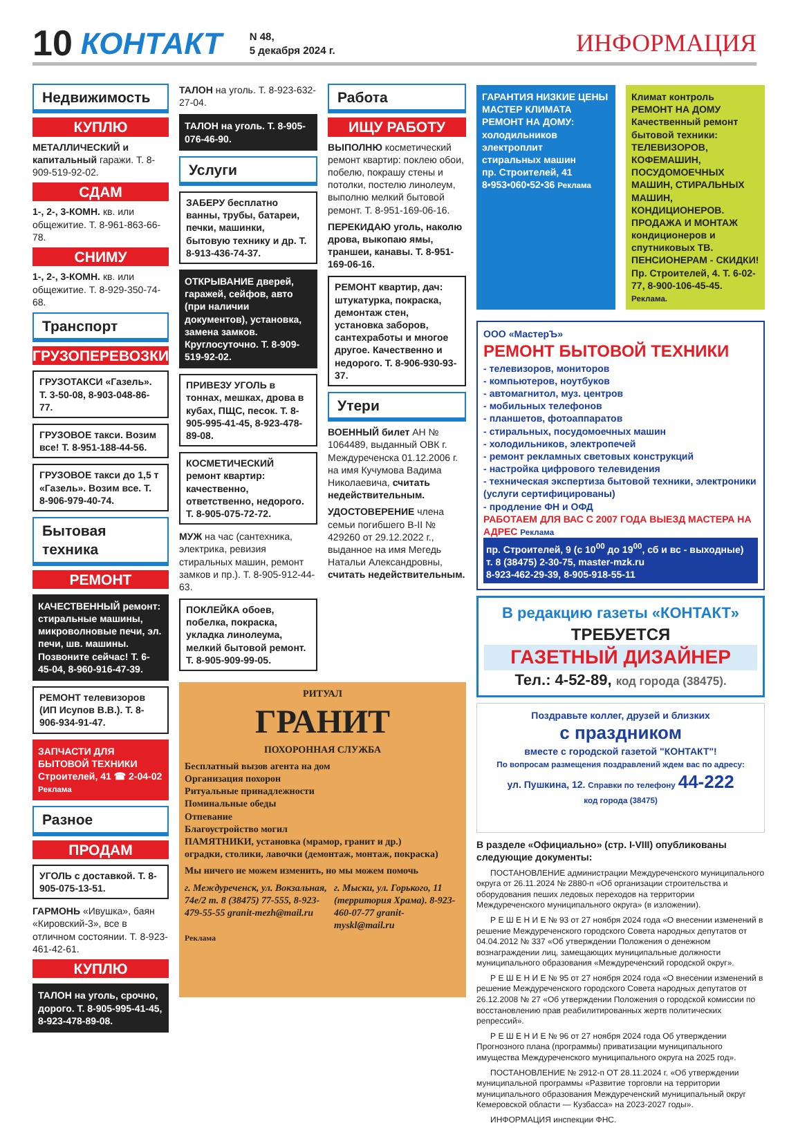10 КОНТАКТ N 48,
5 декабря 2024 г. ИНФОРМАЦИЯ
Недвижимость
КУПЛЮ
МЕТАЛЛИЧЕСКИЙ и капитальный гаражи. Т. 8-909-519-92-02.
СДАМ
1-, 2-, 3-КОМН. кв. или общежитие. Т. 8-961-863-66-78.
СНИМУ
1-, 2-, 3-КОМН. кв. или общежитие. Т. 8-929-350-74-68.
Транспорт
ГРУЗОПЕРЕВОЗКИ
ГРУЗОТАКСИ «Газель». Т. 3-50-08, 8-903-048-86-77.
ГРУЗОВОЕ такси. Возим все! Т. 8-951-188-44-56.
ГРУЗОВОЕ такси до 1,5 т «Газель». Возим все. Т. 8-906-979-40-74.
Бытовая техника
РЕМОНТ
КАЧЕСТВЕННЫЙ ремонт: стиральные машины, микроволновые печи, эл. печи, шв. машины. Позвоните сейчас! Т. 6-45-04, 8-960-916-47-39.
РЕМОНТ телевизоров (ИП Исупов В.В.). Т. 8-906-934-91-47.
ЗАПЧАСТИ ДЛЯ БЫТОВОЙ ТЕХНИКИ Строителей, 41 ☎ 2-04-02 Реклама
Разное
ПРОДАМ
УГОЛЬ с доставкой. Т. 8-905-075-13-51.
ГАРМОНЬ «Ивушка», баян «Кировский-3», все в отличном состоянии. Т. 8-923-461-42-61.
КУПЛЮ
ТАЛОН на уголь, срочно, дорого. Т. 8-905-995-41-45, 8-923-478-89-08.
ТАЛОН на уголь. Т. 8-923-632-27-04.
ТАЛОН на уголь. Т. 8-905-076-46-90.
Услуги
ЗАБЕРУ бесплатно ванны, трубы, батареи, печки, машинки, бытовую технику и др. Т. 8-913-436-74-37.
ОТКРЫВАНИЕ дверей, гаражей, сейфов, авто (при наличии документов), установка, замена замков. Круглосуточно. Т. 8-909-519-92-02.
ПРИВЕЗУ УГОЛЬ в тоннах, мешках, дрова в кубах, ПЩС, песок. Т. 8-905-995-41-45, 8-923-478-89-08.
КОСМЕТИЧЕСКИЙ ремонт квартир: качественно, ответственно, недорого. Т. 8-905-075-72-72.
МУЖ на час (сантехника, электрика, ревизия стиральных машин, ремонт замков и пр.). Т. 8-905-912-44-63.
ПОКЛЕЙКА обоев, побелка, покраска, укладка линолеума, мелкий бытовой ремонт. Т. 8-905-909-99-05.
Работа
ИЩУ РАБОТУ
ВЫПОЛНЮ косметический ремонт квартир: поклею обои, побелю, покрашу стены и потолки, постелю линолеум, выполню мелкий бытовой ремонт. Т. 8-951-169-06-16.
ПЕРЕКИДАЮ уголь, наколю дрова, выкопаю ямы, траншеи, канавы. Т. 8-951-169-06-16.
РЕМОНТ квартир, дач: штукатурка, покраска, демонтаж стен, установка заборов, сантехработы и многое другое. Качественно и недорого. Т. 8-906-930-93-37.
Утери
ВОЕННЫЙ билет АН № 1064489, выданный ОВК г. Междуреченска 01.12.2006 г. на имя Кучумова Вадима Николаевича, считать недействительным.
УДОСТОВЕРЕНИЕ члена семьи погибшего В-II № 429260 от 29.12.2022 г., выданное на имя Мегедь Натальи Александровны, считать недействительным.
РИТУАЛ
ГРАНИТ
ПОХОРОННАЯ СЛУЖБА
Бесплатный вызов агента на дом
Организация похорон
Ритуальные принадлежности
Поминальные обеды
Отпевание
Благоустройство могил
ПАМЯТНИКИ, установка (мрамор, гранит и др.)
оградки, столики, лавочки (демонтаж, монтаж, покраска)
Мы ничего не можем изменить, но мы можем помочь
г. Междуреченск, ул. Вокзальная, 74е/2 т. 8 (38475) 77-555, 8-923-479-55-55 granit-mezh@mail.ru
г. Мыски, ул. Горького, 11 (территория Храма). 8-923-460-07-77 granit-myskl@mail.ru
Реклама
ГАРАНТИЯ НИЗКИЕ ЦЕНЫ
МАСТЕР КЛИМАТА
РЕМОНТ НА ДОМУ:
холодильников
электроплит
стиральных машин
пр. Строителей, 41
8•953•060•52•36 Реклама
Климат контроль
РЕМОНТ НА ДОМУ
Качественный ремонт бытовой техники: ТЕЛЕВИЗОРОВ, КОФЕМАШИН, ПОСУДОМОЕЧНЫХ МАШИН, СТИРАЛЬНЫХ МАШИН, КОНДИЦИОНЕРОВ.
ПРОДАЖА И МОНТАЖ кондиционеров и спутниковых ТВ.
ПЕНСИОНЕРАМ - СКИДКИ!
Пр. Строителей, 4. Т. 6-02-77, 8-900-106-45-45. Реклама.
ООО «МастерЪ»
РЕМОНТ БЫТОВОЙ ТЕХНИКИ
- телевизоров, мониторов
- компьютеров, ноутбуков
- автомагнитол, муз. центров
- мобильных телефонов
- планшетов, фотоаппаратов
- стиральных, посудомоечных машин
- холодильников, электропечей
- ремонт рекламных световых конструкций
- настройка цифрового телевидения
- техническая экспертиза бытовой техники, электроники (услуги сертифицированы)
- продление ФН и ОФД
РАБОТАЕМ ДЛЯ ВАС С 2007 ГОДА ВЫЕЗД МАСТЕРА НА АДРЕС Реклама
пр. Строителей, 9 (с 10<sup>00</sup> до 19<sup>00</sup>, сб и вс - выходные)
т. 8 (38475) 2-30-75, master-mzk.ru
8-923-462-29-39, 8-905-918-55-11
В редакцию газеты «КОНТАКТ»
ТРЕБУЕТСЯ
ГАЗЕТНЫЙ ДИЗАЙНЕР
Тел.: 4-52-89, код города (38475).
Поздравьте коллег, друзей и близких
с праздником
вместе с городской газетой "КОНТАКТ"!
По вопросам размещения поздравлений ждем вас по адресу:
ул. Пушкина, 12. Справки по телефону 44-222
код города (38475)
В разделе «Официально» (стр. I-VIII) опубликованы следующие документы:
ПОСТАНОВЛЕНИЕ администрации Междуреченского муниципального округа от 26.11.2024 № 2880-п «Об организации строительства и оборудования пеших ледовых переходов на территории Междуреченского муниципального округа» (в изложении).
Р Е Ш Е Н И Е № 93 от 27 ноября 2024 года «О внесении изменений в решение Междуреченского городского Совета народных депутатов от 04.04.2012 № 337 «Об утверждении Положения о денежном вознаграждении лиц, замещающих муниципальные должности муниципального образования «Междуреченский городской округ».
Р Е Ш Е Н И Е № 95 от 27 ноября 2024 года «О внесении изменений в решение Междуреченского городского Совета народных депутатов от 26.12.2008 № 27 «Об утверждении Положения о городской комиссии по восстановлению прав реабилитированных жертв политических репрессий».
Р Е Ш Е Н И Е № 96 от 27 ноября 2024 года Об утверждении Прогнозного плана (программы) приватизации муниципального имущества Междуреченского муниципального округа на 2025 год».
ПОСТАНОВЛЕНИЕ № 2912-п ОТ 28.11.2024 г. «Об утверждении муниципальной программы «Развитие торговли на территории муниципального образования Междуреченский муниципальный округ Кемеровской области — Кузбасса» на 2023-2027 годы».
ИНФОРМАЦИЯ инспекции ФНС.